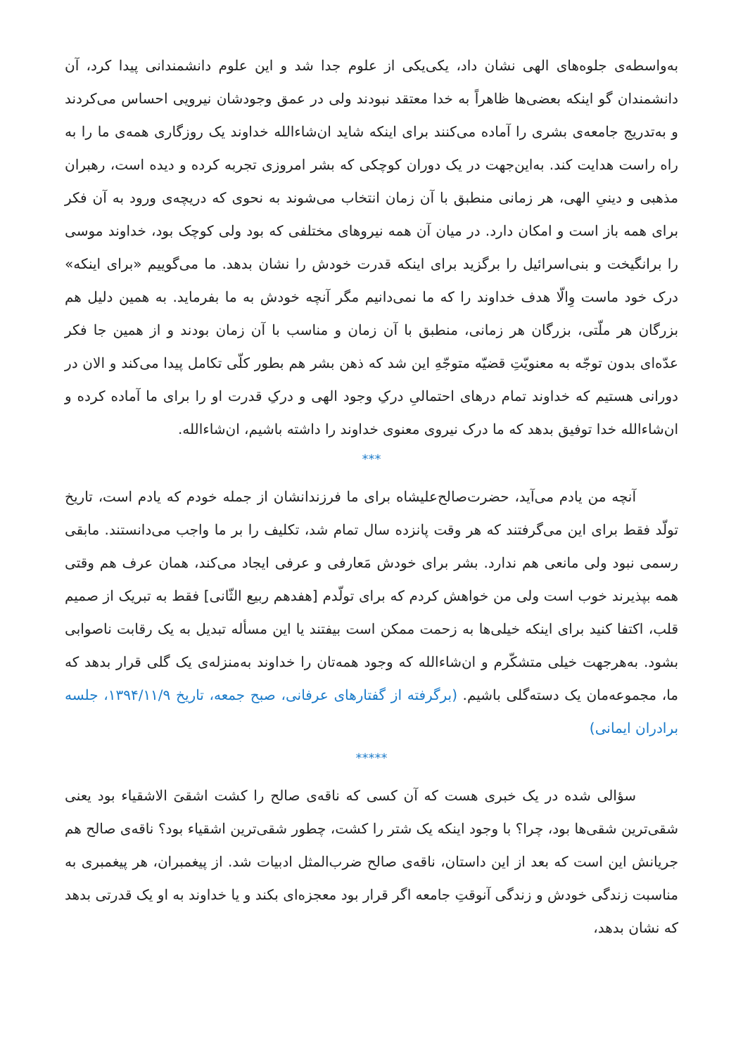به‌واسطه‌ی جلوه‌های الهی نشان داد، یکی‌یکی از علوم جدا شد و این علوم دانشمندانی پیدا کرد، آن دانشمندان گو اینکه بعضی‌ها ظاهراً به خدا معتقد نبودند ولی در عمق وجودشان نیرویی احساس می‌کردند و به‌تدریج جامعه‌ی بشری را آماده می‌کنند برای اینکه شاید ان‌شاءالله خداوند یک روزگاری همه‌ی ما را به راه راست هدایت کند. به‌این‌جهت در یک دوران کوچکی که بشر امروزی تجربه کرده و دیده است، رهبران مذهبی و دینیِ الهی، هر زمانی منطبق با آن زمان انتخاب می‌شوند به نحوی که دریچه‌ی ورود به آن فکر برای همه باز است و امکان دارد. در میان آن همه نیروهای مختلفی که بود ولی کوچک بود، خداوند موسی را برانگیخت و بنی‌اسرائیل را برگزید برای اینکه قدرت خودش را نشان بدهد. ما می‌گوییم «برای اینکه» درک خود ماست وِالّا هدف خداوند را که ما نمی‌دانیم مگر آنچه خودش به ما بفرماید. به همین دلیل هم بزرگان هر ملّتی، بزرگان هر زمانی، منطبق با آن زمان و مناسب با آن زمان بودند و از همین جا فکر عدّه‌ای بدون توجّه به معنویّتِ قضیّه متوجّهِ این شد که ذهن بشر هم بطور کلّی تکامل پیدا می‌کند و الان در دورانی هستیم که خداوند تمام درهای احتمالیِ درکِ وجود الهی و درکِ قدرت او را برای ما آماده کرده و ان‌شاءالله خدا توفیق بدهد که ما درک نیروی معنوی خداوند را داشته باشیم، ان‌شاءالله.
***
آنچه من یادم می‌آید، حضرت‌صالح‌علیشاه برای ما فرزندانشان از جمله خودم که یادم است، تاریخ تولّد فقط برای این می‌گرفتند که هر وقت پانزده سال تمام شد، تکلیف را بر ما واجب می‌دانستند. مابقی رسمی نبود ولی مانعی هم ندارد. بشر برای خودش مَعارفی و عرفی ایجاد می‌کند، همان عرف هم وقتی همه بپذیرند خوب است ولی من خواهش کردم که برای تولّدم [هفدهم ربیع الثّانی] فقط به تبریک از صمیم قلب، اکتفا کنید برای اینکه خیلی‌ها به زحمت ممکن است بیفتند یا این مسأله تبدیل به یک رقابت ناصوابی بشود. به‌هرجهت خیلی متشکّرم و ان‌شاءالله که وجود همه‌تان را خداوند به‌منزله‌ی یک گلی قرار بدهد که ما، مجموعه‌مان یک دسته‌گلی باشیم. (برگرفته از گفتارهای عرفانی، صبح جمعه، تاریخ ۱۳۹۴/۱۱/۹، جلسه برادران ایمانی)
*****
سؤالی شده در یک خبری هست که آن کسی که ناقه‌ی صالح را کشت اشقیَ الاشقیاء بود یعنی شقی‌ترین شقی‌ها بود، چرا؟ با وجود اینکه یک شتر را کشت، چطور شقی‌ترین اشقیاء بود؟ ناقه‌ی صالح هم جریانش این است که بعد از این داستان، ناقه‌ی صالح ضرب‌المثل ادبیات شد. از پیغمبران، هر پیغمبری به مناسبت زندگی خودش و زندگی آنوقتِ جامعه اگر قرار بود معجزه‌ای بکند و یا خداوند به او یک قدرتی بدهد که نشان بدهد،